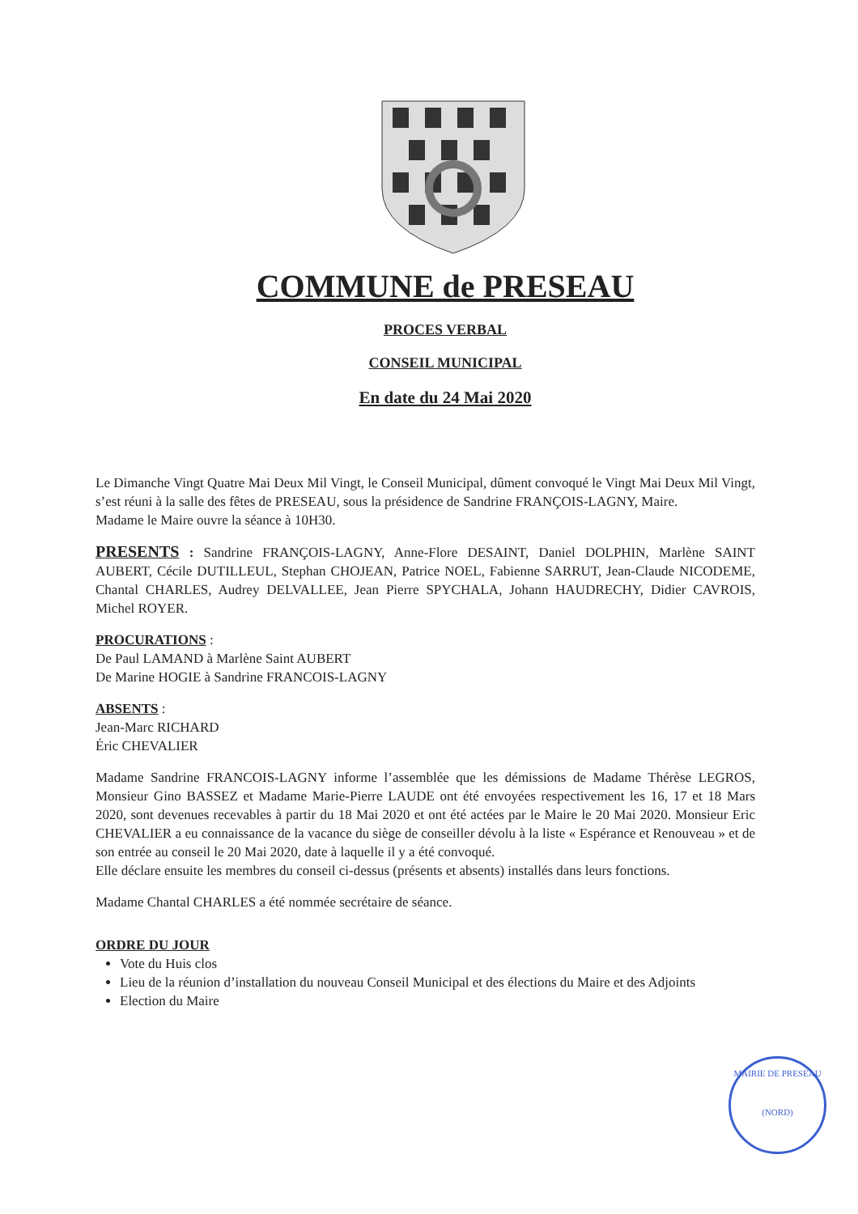COMMUNE de PRESEAU
PROCES VERBAL
CONSEIL MUNICIPAL
En date du 24 Mai 2020
Le Dimanche Vingt Quatre Mai Deux Mil Vingt, le Conseil Municipal, dûment convoqué le Vingt Mai Deux Mil Vingt, s’est réuni à la salle des fêtes de PRESEAU, sous la présidence de Sandrine FRANÇOIS-LAGNY, Maire.
Madame le Maire ouvre la séance à 10H30.
PRESENTS : Sandrine FRANÇOIS-LAGNY, Anne-Flore DESAINT, Daniel DOLPHIN, Marlène SAINT AUBERT, Cécile DUTILLEUL, Stephan CHOJEAN, Patrice NOEL, Fabienne SARRUT, Jean-Claude NICODEME, Chantal CHARLES, Audrey DELVALLEE, Jean Pierre SPYCHALA, Johann HAUDRECHY, Didier CAVROIS, Michel ROYER.
PROCURATIONS :
De Paul LAMAND à Marlène Saint AUBERT
De Marine HOGIE à Sandrine FRANCOIS-LAGNY
ABSENTS :
Jean-Marc RICHARD
Éric CHEVALIER
Madame Sandrine FRANCOIS-LAGNY informe l’assemblée que les démissions de Madame Thérèse LEGROS, Monsieur Gino BASSEZ et Madame Marie-Pierre LAUDE ont été envoyées respectivement les 16, 17 et 18 Mars 2020, sont devenues recevables à partir du 18 Mai 2020 et ont été actées par le Maire le 20 Mai 2020. Monsieur Eric CHEVALIER a eu connaissance de la vacance du siège de conseiller dévolu à la liste « Espérance et Renouveau » et de son entrée au conseil le 20 Mai 2020, date à laquelle il y a été convoqué.
Elle déclare ensuite les membres du conseil ci-dessus (présents et absents) installés dans leurs fonctions.
Madame Chantal CHARLES a été nommée secrétaire de séance.
ORDRE DU JOUR
Vote du Huis clos
Lieu de la réunion d’installation du nouveau Conseil Municipal et des élections du Maire et des Adjoints
Election du Maire
MAIRIE DE PRESEAU
(NORD)